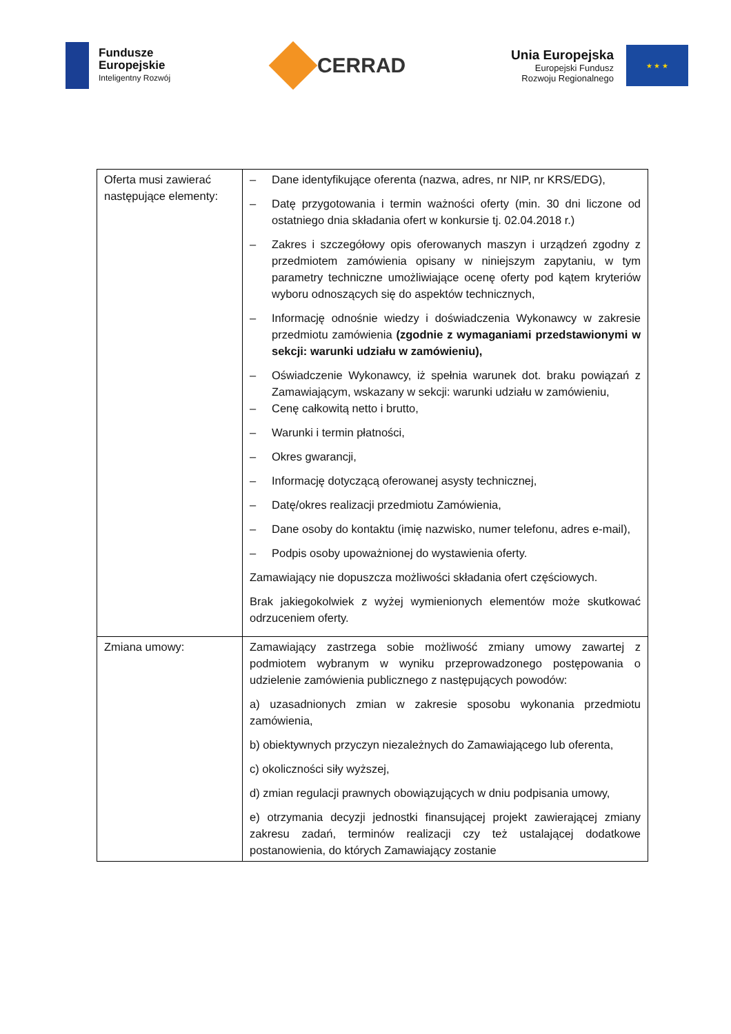Fundusze
Europejskie
Inteligentny Rozwój
CERRAD
Unia Europejska
Europejski Fundusz
Rozwoju Regionalnego
★ ★ ★
| Oferta musi zawierać następujące elementy: | – Dane identyfikujące oferenta (nazwa, adres, nr NIP, nr KRS/EDG), – Datę przygotowania i termin ważności oferty (min. 30 dni liczone od ostatniego dnia składania ofert w konkursie tj. 02.04.2018 r.) – Zakres i szczegółowy opis oferowanych maszyn i urządzeń zgodny z przedmiotem zamówienia opisany w niniejszym zapytaniu, w tym parametry techniczne umożliwiające ocenę oferty pod kątem kryteriów wyboru odnoszących się do aspektów technicznych, – Informację odnośnie wiedzy i doświadczenia Wykonawcy w zakresie przedmiotu zamówienia (zgodnie z wymaganiami przedstawionymi w sekcji: warunki udziału w zamówieniu), – Oświadczenie Wykonawcy, iż spełnia warunek dot. braku powiązań z Zamawiającym, wskazany w sekcji: warunki udziału w zamówieniu, – Cenę całkowitą netto i brutto, – Warunki i termin płatności, – Okres gwarancji, – Informację dotyczącą oferowanej asysty technicznej, – Datę/okres realizacji przedmiotu Zamówienia, – Dane osoby do kontaktu (imię nazwisko, numer telefonu, adres e-mail), – Podpis osoby upoważnionej do wystawienia oferty. Zamawiający nie dopuszcza możliwości składania ofert częściowych. Brak jakiegokolwiek z wyżej wymienionych elementów może skutkować odrzuceniem oferty. |
| Zmiana umowy: | Zamawiający zastrzega sobie możliwość zmiany umowy zawartej z podmiotem wybranym w wyniku przeprowadzonego postępowania o udzielenie zamówienia publicznego z następujących powodów: a) uzasadnionych zmian w zakresie sposobu wykonania przedmiotu zamówienia, b) obiektywnych przyczyn niezależnych do Zamawiającego lub oferenta, c) okoliczności siły wyższej, d) zmian regulacji prawnych obowiązujących w dniu podpisania umowy, e) otrzymania decyzji jednostki finansującej projekt zawierającej zmiany zakresu zadań, terminów realizacji czy też ustalającej dodatkowe postanowienia, do których Zamawiający zostanie |